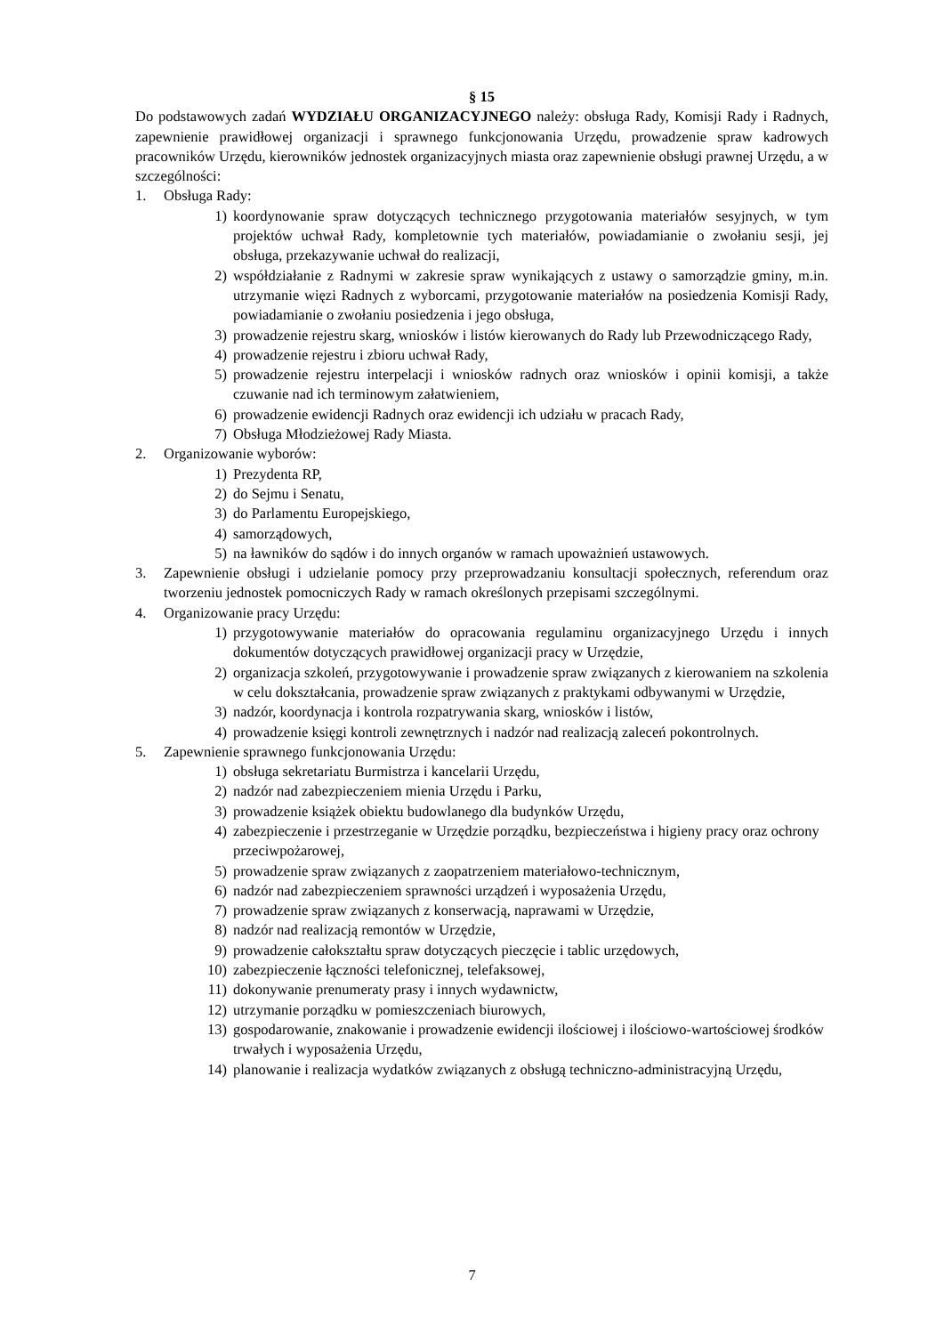§ 15
Do podstawowych zadań WYDZIAŁU ORGANIZACYJNEGO należy: obsługa Rady, Komisji Rady i Radnych, zapewnienie prawidłowej organizacji i sprawnego funkcjonowania Urzędu, prowadzenie spraw kadrowych pracowników Urzędu, kierowników jednostek organizacyjnych miasta oraz zapewnienie obsługi prawnej Urzędu, a w szczególności:
1. Obsługa Rady:
1) koordynowanie spraw dotyczących technicznego przygotowania materiałów sesyjnych, w tym projektów uchwał Rady, kompletownie tych materiałów, powiadamianie o zwołaniu sesji, jej obsługa, przekazywanie uchwał do realizacji,
2) współdziałanie z Radnymi w zakresie spraw wynikających z ustawy o samorządzie gminy, m.in. utrzymanie więzi Radnych z wyborcami, przygotowanie materiałów na posiedzenia Komisji Rady, powiadamianie o zwołaniu posiedzenia i jego obsługa,
3) prowadzenie rejestru skarg, wniosków i listów kierowanych do Rady lub Przewodniczącego Rady,
4) prowadzenie rejestru i zbioru uchwał Rady,
5) prowadzenie rejestru interpelacji i wniosków radnych oraz wniosków i opinii komisji, a także czuwanie nad ich terminowym załatwieniem,
6) prowadzenie ewidencji Radnych oraz ewidencji ich udziału w pracach Rady,
7) Obsługa Młodzieżowej Rady Miasta.
2. Organizowanie wyborów:
1) Prezydenta RP,
2) do Sejmu i Senatu,
3) do Parlamentu Europejskiego,
4) samorządowych,
5) na ławników do sądów i do innych organów w ramach upoważnień ustawowych.
3. Zapewnienie obsługi i udzielanie pomocy przy przeprowadzaniu konsultacji społecznych, referendum oraz tworzeniu jednostek pomocniczych Rady w ramach określonych przepisami szczególnymi.
4. Organizowanie pracy Urzędu:
1) przygotowywanie materiałów do opracowania regulaminu organizacyjnego Urzędu i innych dokumentów dotyczących prawidłowej organizacji pracy w Urzędzie,
2) organizacja szkoleń, przygotowywanie i prowadzenie spraw związanych z kierowaniem na szkolenia w celu dokształcania, prowadzenie spraw związanych z praktykami odbywanymi w Urzędzie,
3) nadzór, koordynacja i kontrola rozpatrywania skarg, wniosków i listów,
4) prowadzenie księgi kontroli zewnętrznych i nadzór nad realizacją zaleceń pokontrolnych.
5. Zapewnienie sprawnego funkcjonowania Urzędu:
1) obsługa sekretariatu Burmistrza i kancelarii Urzędu,
2) nadzór nad zabezpieczeniem mienia Urzędu i Parku,
3) prowadzenie książek obiektu budowlanego dla budynków Urzędu,
4) zabezpieczenie i przestrzeganie w Urzędzie porządku, bezpieczeństwa i higieny pracy oraz ochrony przeciwpożarowej,
5) prowadzenie spraw związanych z zaopatrzeniem materiałowo-technicznym,
6) nadzór nad zabezpieczeniem sprawności urządzeń i wyposażenia Urzędu,
7) prowadzenie spraw związanych z konserwacją, naprawami w Urzędzie,
8) nadzór nad realizacją remontów w Urzędzie,
9) prowadzenie całokształtu spraw dotyczących pieczęcie i tablic urzędowych,
10) zabezpieczenie łączności telefonicznej, telefaksowej,
11) dokonywanie prenumeraty prasy i innych wydawnictw,
12) utrzymanie porządku w pomieszczeniach biurowych,
13) gospodarowanie, znakowanie i prowadzenie ewidencji ilościowej i ilościowo-wartościowej środków trwałych i wyposażenia Urzędu,
14) planowanie i realizacja wydatków związanych z obsługą techniczno-administracyjną Urzędu,
7